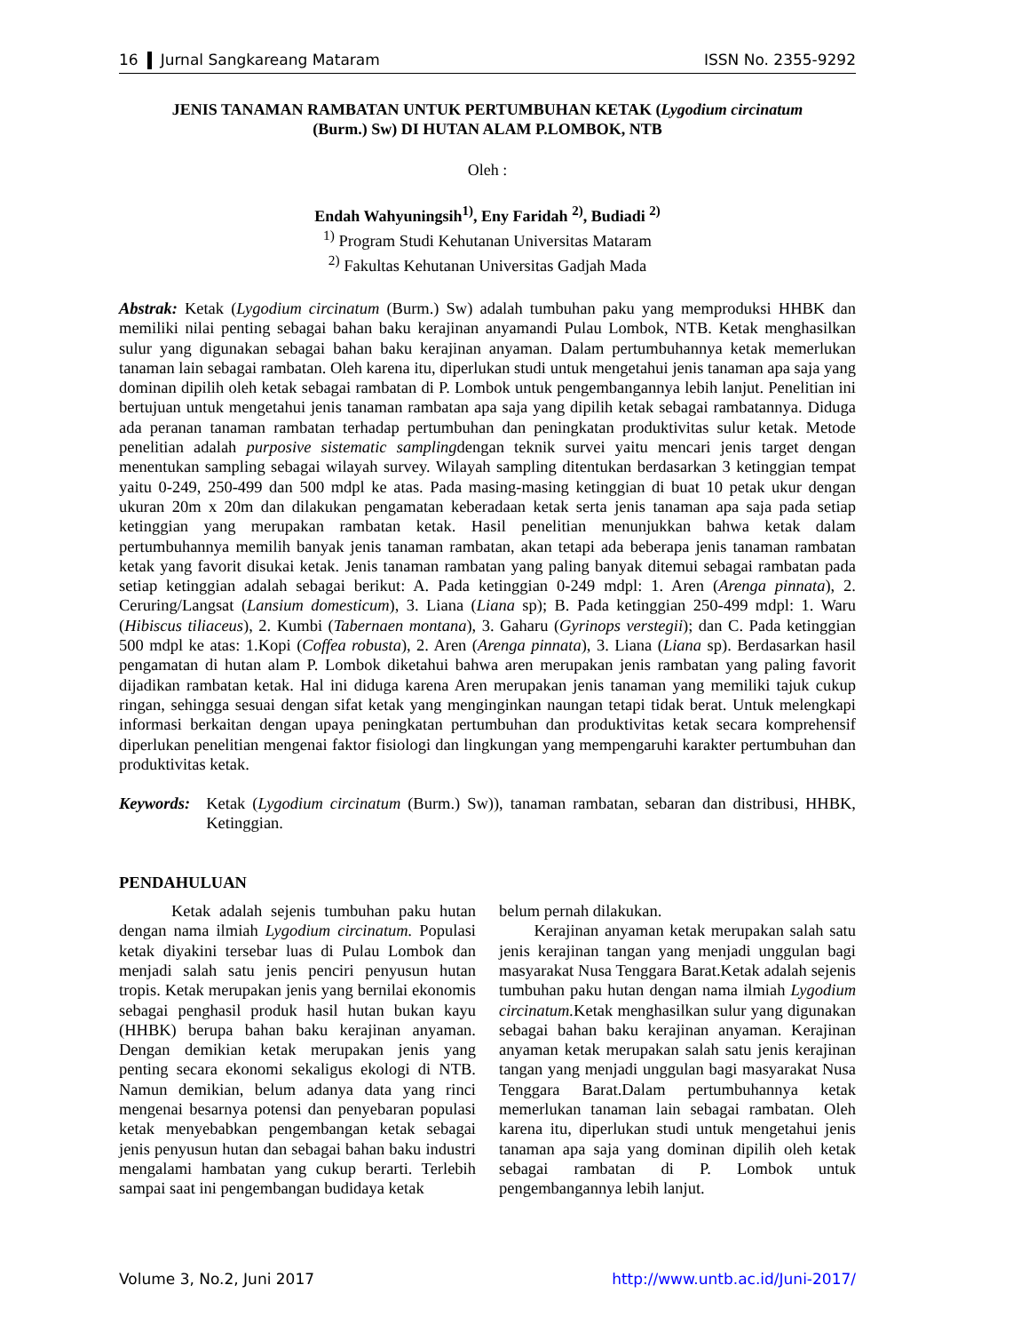16 Jurnal Sangkareang Mataram ISSN No. 2355-9292
JENIS TANAMAN RAMBATAN UNTUK PERTUMBUHAN KETAK (Lygodium circinatum
(Burm.) Sw) DI HUTAN ALAM P.LOMBOK, NTB
Oleh :
Endah Wahyuningsih<sup>1)</sup>, Eny Faridah <sup>2)</sup>, Budiadi <sup>2)</sup>
<sup>1)</sup> Program Studi Kehutanan Universitas Mataram
<sup>2)</sup> Fakultas Kehutanan Universitas Gadjah Mada
Abstrak: Ketak (Lygodium circinatum (Burm.) Sw) adalah tumbuhan paku yang memproduksi HHBK dan memiliki nilai penting sebagai bahan baku kerajinan anyamandi Pulau Lombok, NTB. Ketak menghasilkan sulur yang digunakan sebagai bahan baku kerajinan anyaman. Dalam pertumbuhannya ketak memerlukan tanaman lain sebagai rambatan. Oleh karena itu, diperlukan studi untuk mengetahui jenis tanaman apa saja yang dominan dipilih oleh ketak sebagai rambatan di P. Lombok untuk pengembangannya lebih lanjut. Penelitian ini bertujuan untuk mengetahui jenis tanaman rambatan apa saja yang dipilih ketak sebagai rambatannya. Diduga ada peranan tanaman rambatan terhadap pertumbuhan dan peningkatan produktivitas sulur ketak. Metode penelitian adalah purposive sistematic samplingdengan teknik survei yaitu mencari jenis target dengan menentukan sampling sebagai wilayah survey. Wilayah sampling ditentukan berdasarkan 3 ketinggian tempat yaitu 0-249, 250-499 dan 500 mdpl ke atas. Pada masing-masing ketinggian di buat 10 petak ukur dengan ukuran 20m x 20m dan dilakukan pengamatan keberadaan ketak serta jenis tanaman apa saja pada setiap ketinggian yang merupakan rambatan ketak. Hasil penelitian menunjukkan bahwa ketak dalam pertumbuhannya memilih banyak jenis tanaman rambatan, akan tetapi ada beberapa jenis tanaman rambatan ketak yang favorit disukai ketak. Jenis tanaman rambatan yang paling banyak ditemui sebagai rambatan pada setiap ketinggian adalah sebagai berikut: A. Pada ketinggian 0-249 mdpl: 1. Aren (Arenga pinnata), 2. Ceruring/Langsat (Lansium domesticum), 3. Liana (Liana sp); B. Pada ketinggian 250-499 mdpl: 1. Waru (Hibiscus tiliaceus), 2. Kumbi (Tabernaen montana), 3. Gaharu (Gyrinops verstegii); dan C. Pada ketinggian 500 mdpl ke atas: 1.Kopi (Coffea robusta), 2. Aren (Arenga pinnata), 3. Liana (Liana sp). Berdasarkan hasil pengamatan di hutan alam P. Lombok diketahui bahwa aren merupakan jenis rambatan yang paling favorit dijadikan rambatan ketak. Hal ini diduga karena Aren merupakan jenis tanaman yang memiliki tajuk cukup ringan, sehingga sesuai dengan sifat ketak yang menginginkan naungan tetapi tidak berat. Untuk melengkapi informasi berkaitan dengan upaya peningkatan pertumbuhan dan produktivitas ketak secara komprehensif diperlukan penelitian mengenai faktor fisiologi dan lingkungan yang mempengaruhi karakter pertumbuhan dan produktivitas ketak.
Keywords: Ketak (Lygodium circinatum (Burm.) Sw)), tanaman rambatan, sebaran dan distribusi, HHBK, Ketinggian.
PENDAHULUAN
Ketak adalah sejenis tumbuhan paku hutan dengan nama ilmiah Lygodium circinatum. Populasi ketak diyakini tersebar luas di Pulau Lombok dan menjadi salah satu jenis penciri penyusun hutan tropis. Ketak merupakan jenis yang bernilai ekonomis sebagai penghasil produk hasil hutan bukan kayu (HHBK) berupa bahan baku kerajinan anyaman. Dengan demikian ketak merupakan jenis yang penting secara ekonomi sekaligus ekologi di NTB. Namun demikian, belum adanya data yang rinci mengenai besarnya potensi dan penyebaran populasi ketak menyebabkan pengembangan ketak sebagai jenis penyusun hutan dan sebagai bahan baku industri mengalami hambatan yang cukup berarti. Terlebih sampai saat ini pengembangan budidaya ketak
belum pernah dilakukan.
Kerajinan anyaman ketak merupakan salah satu jenis kerajinan tangan yang menjadi unggulan bagi masyarakat Nusa Tenggara Barat.Ketak adalah sejenis tumbuhan paku hutan dengan nama ilmiah Lygodium circinatum. Ketak menghasilkan sulur yang digunakan sebagai bahan baku kerajinan anyaman. Kerajinan anyaman ketak merupakan salah satu jenis kerajinan tangan yang menjadi unggulan bagi masyarakat Nusa Tenggara Barat.Dalam pertumbuhannya ketak memerlukan tanaman lain sebagai rambatan. Oleh karena itu, diperlukan studi untuk mengetahui jenis tanaman apa saja yang dominan dipilih oleh ketak sebagai rambatan di P. Lombok untuk pengembangannya lebih lanjut.
Volume 3, No.2, Juni 2017 http://www.untb.ac.id/Juni-2017/